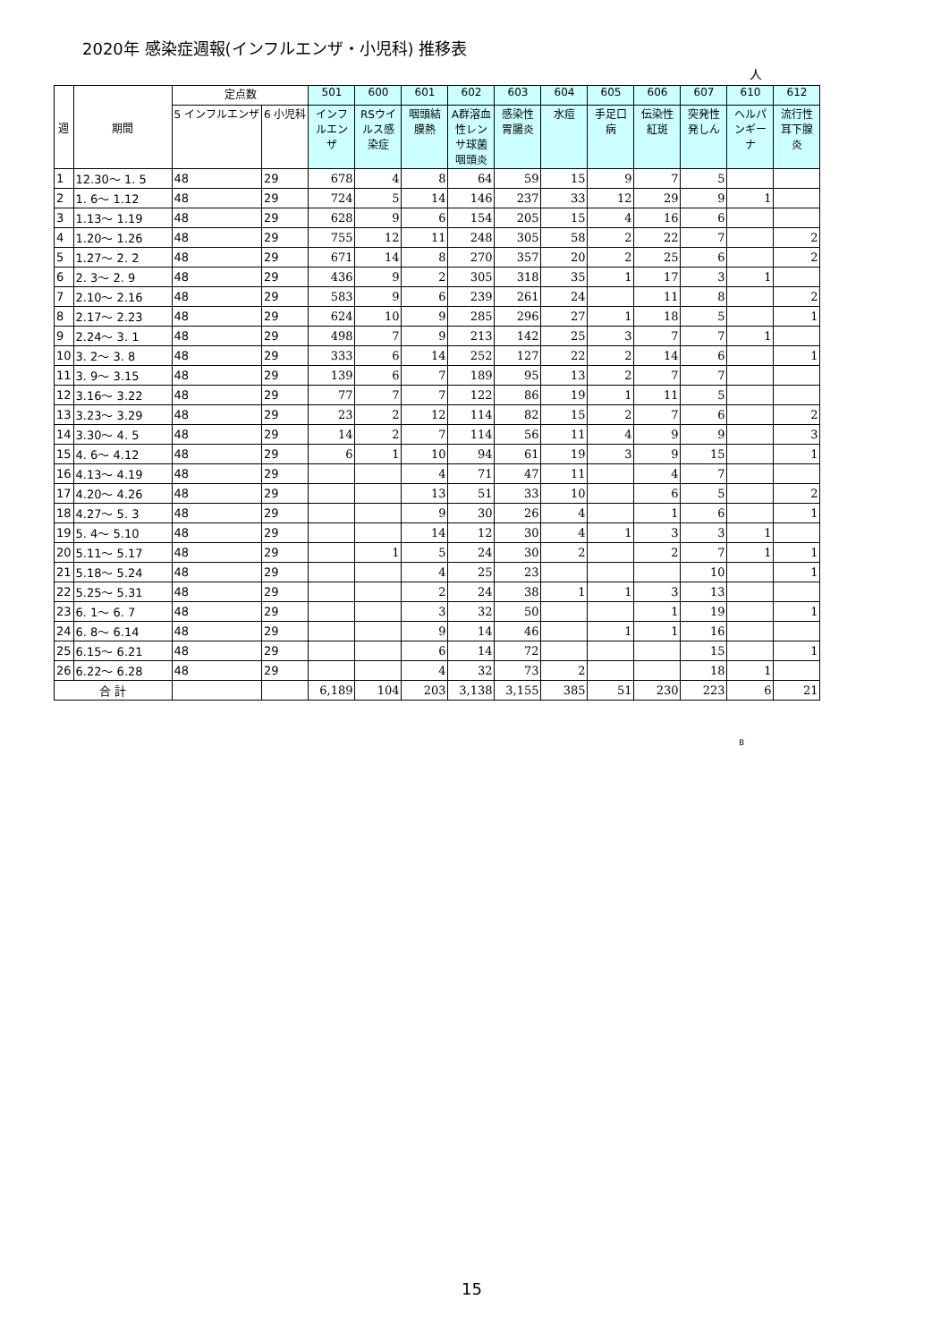2020年 感染症週報(インフルエンザ・小児科) 推移表
人
| 週 | 期間 | 定点数 | | 501 | 600 | 601 | 602 | 603 | 604 | 605 | 606 | 607 | 610 | 612 |
| --- | --- | --- | --- | --- | --- | --- | --- | --- | --- | --- | --- | --- | --- | --- |
| | | 5 インフルエンザ | 6 小児科 | インフルエンザ | RSウイルス感染症 | 咽頭結膜熱 | A群溶血性レンサ球菌咽頭炎 | 感染性胃腸炎 | 水痘 | 手足口病 | 伝染性紅斑 | 突発性発しん | ヘルパンギーナ | 流行性耳下腺炎 |
| 1 | 12.30～ 1. 5 | 48 | 29 | 678 | 4 | 8 | 64 | 59 | 15 | 9 | 7 | 5 | | |
| 2 | 1. 6～ 1.12 | 48 | 29 | 724 | 5 | 14 | 146 | 237 | 33 | 12 | 29 | 9 | 1 | |
| 3 | 1.13～ 1.19 | 48 | 29 | 628 | 9 | 6 | 154 | 205 | 15 | 4 | 16 | 6 | | |
| 4 | 1.20～ 1.26 | 48 | 29 | 755 | 12 | 11 | 248 | 305 | 58 | 2 | 22 | 7 | | 2 |
| 5 | 1.27～ 2. 2 | 48 | 29 | 671 | 14 | 8 | 270 | 357 | 20 | 2 | 25 | 6 | | 2 |
| 6 | 2. 3～ 2. 9 | 48 | 29 | 436 | 9 | 2 | 305 | 318 | 35 | 1 | 17 | 3 | 1 | |
| 7 | 2.10～ 2.16 | 48 | 29 | 583 | 9 | 6 | 239 | 261 | 24 | | 11 | 8 | | 2 |
| 8 | 2.17～ 2.23 | 48 | 29 | 624 | 10 | 9 | 285 | 296 | 27 | 1 | 18 | 5 | | 1 |
| 9 | 2.24～ 3. 1 | 48 | 29 | 498 | 7 | 9 | 213 | 142 | 25 | 3 | 7 | 7 | 1 | |
| 10 | 3. 2～ 3. 8 | 48 | 29 | 333 | 6 | 14 | 252 | 127 | 22 | 2 | 14 | 6 | | 1 |
| 11 | 3. 9～ 3.15 | 48 | 29 | 139 | 6 | 7 | 189 | 95 | 13 | 2 | 7 | 7 | | |
| 12 | 3.16～ 3.22 | 48 | 29 | 77 | 7 | 7 | 122 | 86 | 19 | 1 | 11 | 5 | | |
| 13 | 3.23～ 3.29 | 48 | 29 | 23 | 2 | 12 | 114 | 82 | 15 | 2 | 7 | 6 | | 2 |
| 14 | 3.30～ 4. 5 | 48 | 29 | 14 | 2 | 7 | 114 | 56 | 11 | 4 | 9 | 9 | | 3 |
| 15 | 4. 6～ 4.12 | 48 | 29 | 6 | 1 | 10 | 94 | 61 | 19 | 3 | 9 | 15 | | 1 |
| 16 | 4.13～ 4.19 | 48 | 29 | | | 4 | 71 | 47 | 11 | | 4 | 7 | | |
| 17 | 4.20～ 4.26 | 48 | 29 | | | 13 | 51 | 33 | 10 | | 6 | 5 | | 2 |
| 18 | 4.27～ 5. 3 | 48 | 29 | | | 9 | 30 | 26 | 4 | | 1 | 6 | | 1 |
| 19 | 5. 4～ 5.10 | 48 | 29 | | | 14 | 12 | 30 | 4 | 1 | 3 | 3 | 1 | |
| 20 | 5.11～ 5.17 | 48 | 29 | | 1 | 5 | 24 | 30 | 2 | | 2 | 7 | 1 | 1 |
| 21 | 5.18～ 5.24 | 48 | 29 | | | 4 | 25 | 23 | | | | 10 | | 1 |
| 22 | 5.25～ 5.31 | 48 | 29 | | | 2 | 24 | 38 | 1 | 1 | 3 | 13 | | |
| 23 | 6. 1～ 6. 7 | 48 | 29 | | | 3 | 32 | 50 | | | 1 | 19 | | 1 |
| 24 | 6. 8～ 6.14 | 48 | 29 | | | 9 | 14 | 46 | | 1 | 1 | 16 | | |
| 25 | 6.15～ 6.21 | 48 | 29 | | | 6 | 14 | 72 | | | | 15 | | 1 |
| 26 | 6.22～ 6.28 | 48 | 29 | | | 4 | 32 | 73 | 2 | | | 18 | 1 | |
| 合 計 | | | | 6,189 | 104 | 203 | 3,138 | 3,155 | 385 | 51 | 230 | 223 | 6 | 21 |
B
15